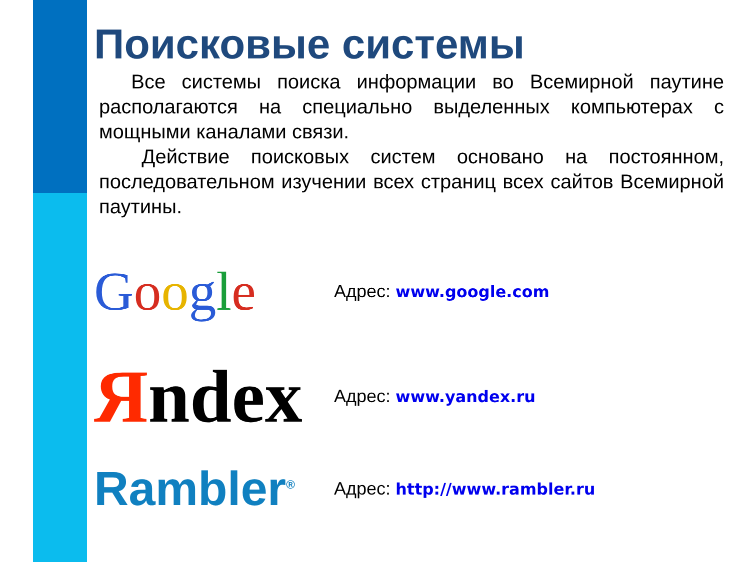Поисковые системы
Все системы поиска информации во Всемирной паутине располагаются на специально выделенных компьютерах с мощными каналами связи.
Действие поисковых систем основано на постоянном, последовательном изучении всех страниц всех сайтов Всемирной паутины.
Google
Адрес: www.google.com
Яndex
Адрес: www.yandex.ru
Rambler<sup>®</sup>
Адрес: http://www.rambler.ru